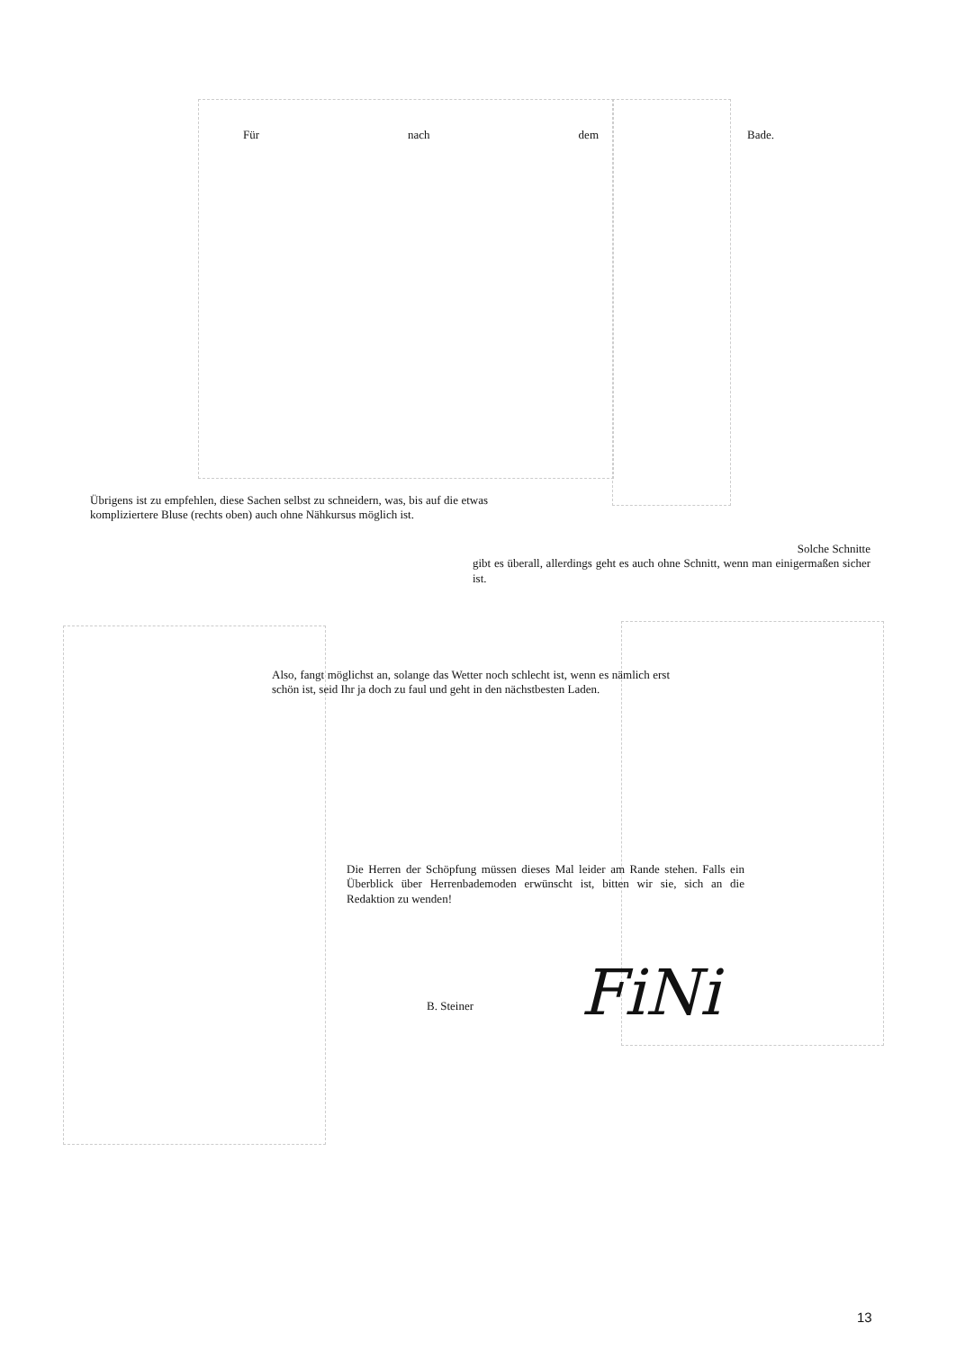Für nach dem Bade.
Übrigens ist zu empfehlen, diese Sachen selbst zu schneidern, was, bis auf die etwas kompliziertere Bluse (rechts oben) auch ohne Nähkursus möglich ist.
Solche Schnitte
gibt es überall, allerdings geht es auch ohne Schnitt, wenn man einigermaßen sicher ist.
Also, fangt möglichst an, solange das Wetter noch schlecht ist, wenn es nämlich erst schön ist, seid Ihr ja doch zu faul und geht in den nächstbesten Laden.
Die Herren der Schöpfung müssen dieses Mal leider am Rande stehen. Falls ein Überblick über Herrenbademoden erwünscht ist, bitten wir sie, sich an die Redaktion zu wenden!
B. Steiner FiNi
13